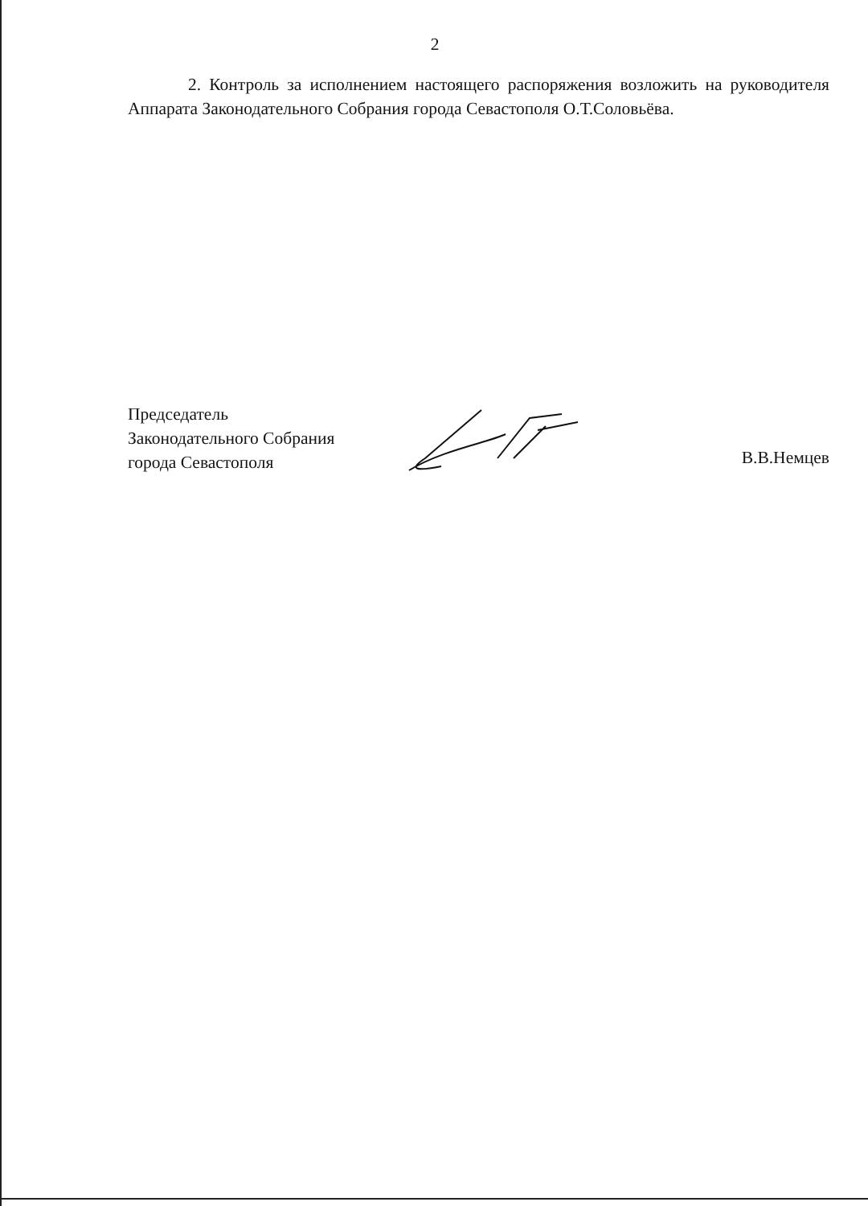2
2. Контроль за исполнением настоящего распоряжения возложить на руководителя Аппарата Законодательного Собрания города Севастополя О.Т.Соловьёва.
Председатель
Законодательного Собрания
города Севастополя
В.В.Немцев